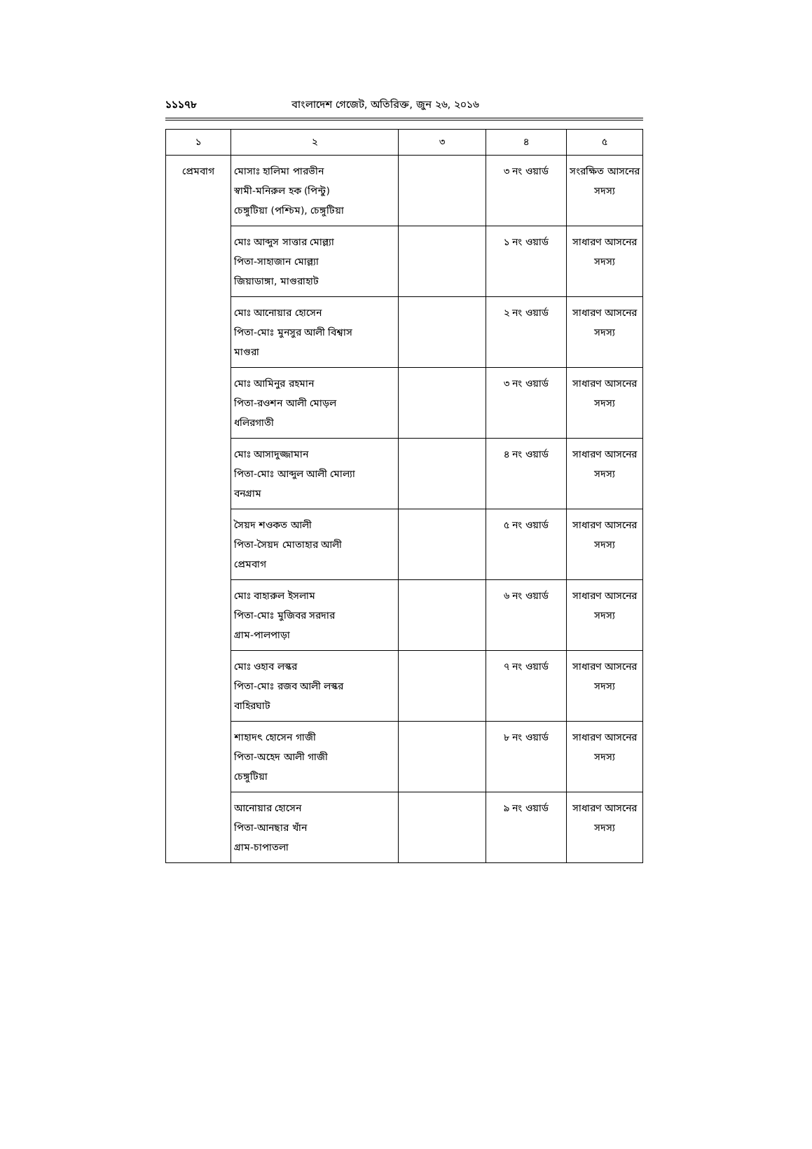১১১৭৮ বাংলাদেশ গেজেট, অতিরিক্ত, জুন ২৬, ২০১৬
| ১ | ২ | ৩ | ৪ | ৫ |
| --- | --- | --- | --- | --- |
| প্রেমবাগ | মোসাঃ হালিমা পারভীন স্বামী-মনিরুল হক (পিন্টু) চেঙ্গুটিয়া (পশ্চিম), চেঙ্গুটিয়া | | ৩ নং ওয়ার্ড | সংরক্ষিত আসনের সদস্য |
| | মোঃ আব্দুস সাত্তার মোল্ল্যা পিতা-সাহাজান মোল্ল্যা জিয়াডাঙ্গা, মাগুরাহাট | | ১ নং ওয়ার্ড | সাধারণ আসনের সদস্য |
| | মোঃ আনোয়ার হোসেন পিতা-মোঃ মুনসুর আলী বিশ্বাস মাগুরা | | ২ নং ওয়ার্ড | সাধারণ আসনের সদস্য |
| | মোঃ আমিনুর রহমান পিতা-রওশন আলী মোড়ল ধলিরগাতী | | ৩ নং ওয়ার্ড | সাধারণ আসনের সদস্য |
| | মোঃ আসাদুজ্জামান পিতা-মোঃ আব্দুল আলী মোল্যা বনগ্রাম | | ৪ নং ওয়ার্ড | সাধারণ আসনের সদস্য |
| | সৈয়দ শওকত আলী পিতা-সৈয়দ মোতাহার আলী প্রেমবাগ | | ৫ নং ওয়ার্ড | সাধারণ আসনের সদস্য |
| | মোঃ বাহারুল ইসলাম পিতা-মোঃ মুজিবর সরদার গ্রাম-পালপাড়া | | ৬ নং ওয়ার্ড | সাধারণ আসনের সদস্য |
| | মোঃ ওহাব লস্কর পিতা-মোঃ রজব আলী লস্কর বাহিরঘাট | | ৭ নং ওয়ার্ড | সাধারণ আসনের সদস্য |
| | শাহাদৎ হোসেন গাজী পিতা-অহেদ আলী গাজী চেঙ্গুটিয়া | | ৮ নং ওয়ার্ড | সাধারণ আসনের সদস্য |
| | আনোয়ার হোসেন পিতা-আনছার খাঁন গ্রাম-চাপাতলা | | ৯ নং ওয়ার্ড | সাধারণ আসনের সদস্য |